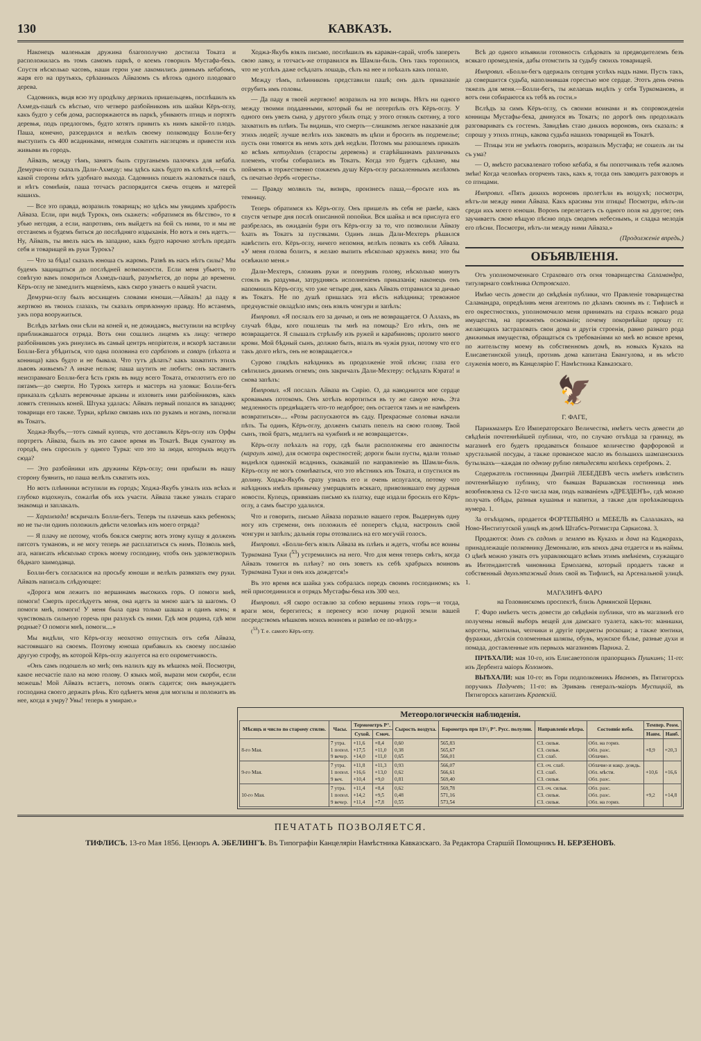130 КАВКАЗЪ.
Наконецъ маленькая дружина благополучно достигла Токата и расположилась въ томъ самомъ паркѣ, о коемъ говорилъ Мустафа-бекъ. Спустя нѣсколько часовъ, наши герои уже лакомились дивнымъ кебабомъ, жаря его на прутьяхъ, срѣзанныхъ Айвазомъ съ вѣтокъ одного плодоваго дерева.
Садовникъ, видя всю эту продѣлку дерзкихъ пришельцевъ, поспѣшилъ къ Ахмедъ-пашѣ съ вѣстью, что четверо разбойниковъ изъ шайки Кёръ-оглу, какъ будто у себя дома, распоряжаются въ паркѣ, убиваютъ птицъ и портятъ деревья, подъ предлогомъ, будто хотятъ привить къ нимъ какой-то плодъ. Паша, конечно, разсердился и велѣлъ своему полководцу Болли-бегу выступить съ 400 всадниками, немедля схватить наглецовъ и привести ихъ живыми въ городъ.
Айвазъ, между тѣмъ, занятъ былъ струганьемъ палочекъ для кебаба. Демурчи-оглу сказалъ Дали-Ахмеду: мы здѣсь какъ будто въ клѣткѣ,—ни съ какой стороны нѣтъ удобнаго выхода. Садовникъ пошелъ жаловаться пашѣ, и нѣтъ сомнѣнія, паша тотчасъ распорядится сжечь отцевъ и матерей нашихъ.
— Все это правда, возразилъ товарищъ; но здѣсь мы увидимъ храбрость Айваза. Если, при видѣ Турокъ, онъ скажетъ: «обратимся въ бѣгство», то я убью негодяя, а если, напротивъ, онъ выйдетъ на бой съ ними, то и мы не отстанемъ и будемъ биться до послѣдняго издыханія. Но вотъ и онъ идетъ.—Ну, Айвазъ, ты ввелъ насъ въ западню, какъ будто нарочно хотѣлъ предать себя и товарищей въ руки Турокъ?
— Что за бѣда! сказалъ юноша съ жаромъ. Развѣ въ насъ нѣтъ силы? Мы будемъ защищаться до послѣдней возможности. Если меня убьютъ, то совѣтую вамъ покориться Ахмедъ-пашѣ, разумѣется, до поры до времени. Кёръ-оглу не замедлитъ мщеніемъ, какъ скоро узнаетъ о вашей участи.
Демурчи-оглу былъ восхищенъ словами юноши.—Айвазъ! да паду я жертвою въ твоихъ глазахъ, ты сказалъ отрѣзанную правду. Но встанемъ, ужъ пора вооружиться.
Вслѣдъ затѣмъ они сѣли на коней и, не дожидаясь, выступили на встрѣчу приближавшагося отряда. Вотъ они сошлись лицемъ къ лицу: четверо разбойниковъ ужъ ринулись въ самый центръ непріятеля, и вскорѣ заставили Болли-Бега убѣдиться, что одна половина его сарбазовъ и саваръ (пѣхота и конница) какъ будто и не бывала. Что тутъ дѣлать? какъ захватить этихъ львовъ живьемъ? А иначе нельзя; паша шутить не любитъ: онъ заставитъ неисправнаго Болли-бега ѣсть грязь въ виду всего Токата, отколотитъ его по пятамъ—до смерти. Но Турокъ хитеръ и мастеръ на уловки: Болли-бегъ приказалъ сдѣлать веревочные арканы и изловить ими разбойниковъ, какъ ловятъ степныхъ коней. Штука удалась: Айвазъ первый попался въ западню; товарищи его также. Турки, крѣпко связавъ ихъ по рукамъ и ногамъ, погнали въ Токатъ.
Ходжа-Якубъ,—тотъ самый купецъ, что доставилъ Кёръ-оглу изъ Орфы портретъ Айваза, былъ въ это самое время въ Токатѣ. Видя суматоху въ городѣ, онъ спросилъ у одного Турка: что это за люди, которыхъ ведутъ сюда?
— Это разбойники изъ дружины Кёръ-оглу; они прибыли въ нашу сторону буянить, но паша велѣлъ схватить ихъ.
Но вотъ плѣнники вступили въ городъ; Ходжа-Якубъ узналъ ихъ всѣхъ и глубоко вздохнулъ, сожалѣя объ ихъ участи. Айваза также узналъ стараго знакомца и заплакалъ.
— Харамзада! вскричалъ Болли-бегъ. Теперь ты плачешь какъ ребенокъ; но не ты-ли одинъ положилъ двѣсти человѣкъ изъ моего отряда?
— Я плачу не потому, чтобъ боялся смерти; вотъ этому купцу я долженъ пятсотъ тумановъ, и не могу теперь же расплатиться съ нимъ. Позволь мнѣ, ага, написать нѣсколько строкъ моему господину, чтобъ онъ удовлетворилъ бѣднаго заимодавца.
Болли-бегъ согласился на просьбу юноши и велѣлъ развязать ему руки. Айвазъ написалъ слѣдующее:
«Дорога моя лежитъ по вершинамъ высокихъ горъ. О помоги мнѣ, помоги! Смерть преслѣдуетъ меня, она идетъ за мною шагъ за шагомъ. О помоги мнѣ, помоги! У меня была одна только шашка и одинъ конь; я чувствовалъ сильную горечь при разлукѣ съ ними. Гдѣ моя родина, гдѣ мои родные? О помоги мнѣ, помоги....»
Мы видѣли, что Кёръ-оглу неохотно отпустилъ отъ себя Айваза, настоявшаго на своемъ. Поэтому юноша прибавилъ къ своему посланію другую строфу, въ которой Кёръ-оглу жалуется на его опрометчивость.
«Онъ самъ подошелъ ко мнѣ; онъ налилъ яду въ мѣшокъ мой. Посмотри, какое несчастіе пало на мою голову. О языкъ мой, вырази мои скорби, если можешь! Мой Айвазъ встаетъ, потомъ опять садится; онъ вынуждаетъ господина своего держать рѣчь. Кто одѣнетъ меня для могилы и положитъ въ нее, когда я умру? Увы! теперь я умираю.»
Ходжа-Якубъ взялъ письмо, поспѣшилъ въ караван-сарай, чтобъ запереть свою лавку, и тотчасъ-же отправился въ Шамли-биль. Онъ такъ торопился, что не успѣлъ даже осѣдлать лошадь, сѣлъ на нее и поѣхалъ какъ попало.
Между тѣмъ, плѣнниковъ представили пашѣ; онъ далъ приказаніе отрубить имъ головы.
— Да паду я твоей жертвою! возразилъ на это визирь. Нѣтъ ни одного между твоими подданными, который бы не потерпѣлъ отъ Кёръ-оглу. У одного онъ увезъ сына, у другого убилъ отца; у этого отнялъ скотину, а того захватилъ въ плѣнъ. Ты видишь, что смерть—слишкомъ легкое наказаніе для этихъ людей; лучше велѣть ихъ заковать въ цѣпи и бросить въ подземелье; пусть они томятся въ немъ хоть двѣ недѣли. Потомъ мы разошлемъ приказъ ко всѣмъ кетхудамъ (старосты деревень) и старѣйшинамъ различныхъ племенъ, чтобы собирались въ Токатъ. Когда это будетъ сдѣлано, мы поймемъ и торжественно сожжемъ душу Кёръ-оглу раскаленнымъ желѣзомъ съ печатью дербъ «горесть».
— Правду молвилъ ты, визирь, произнесъ паша,—бросьте ихъ въ темницу.
Теперь обратимся къ Кёръ-оглу. Онъ пришелъ въ себя не ранѣе, какъ спустя четыре дня послѣ описанной попойки. Вся шайка и вся прислуга его разбрелась, въ ожиданіи бури отъ Кёръ-оглу за то, что позволили Айвазу ѣхать въ Токатъ за пустяками. Одинъ лишь Дали-Мехтеръ рѣшился навѣстить его. Кёръ-оглу, ничего непомня, велѣлъ позвать къ себѣ Айваза. «У меня голова болитъ, я желаю выпить нѣсколько кружекъ вина; это бы освѣжило меня.»
Дали-Мехтеръ, сложивъ руки и понуривъ голову, нѣсколько минутъ стоялъ въ раздумьи, затрудняясь исполненіемъ приказанія; наконецъ онъ напомнилъ Кёръ-оглу, что уже четыре дня, какъ Айвазъ отправился за дичью въ Токатъ. Не по душѣ пришлась эта вѣсть наѣздника; тревожное предчувствіе овладѣло имъ; онъ взялъ чонгури и запѣлъ:
Импровиз. «Я послалъ его за дичью, и онъ не возвращается. О Аллахъ, въ случаѣ бѣды, кого пошлешь ты мнѣ на помощь? Его нѣтъ, онъ не возвращается. Я слышалъ стрѣльбу изъ ружей и карабиновъ; пролито много крови. Мой бѣдный сынъ, должно быть, впалъ въ чужія руки, потому что его такъ долго нѣтъ, онъ не возвращается.»
Сурово глядѣлъ наѣздникъ въ продолженіе этой пѣсни; глаза его свѣтились дикимъ огнемъ; онъ закричалъ Дали-Мехтеру: осѣдлать Кэрата! и снова запѣлъ:
Импровиз. «Я послалъ Айваза въ Сирію. О, да наводнится мое сердце кровавымъ потокомъ. Онъ хотѣлъ воротиться въ ту же самую ночь. Эта медленность предвѣщаетъ что-то недоброе; онъ остается тамъ и не намѣренъ возвратиться».... «Розы распускаются въ саду. Прекрасные соловьи начали пѣть. Ты одинъ, Кёръ-оглу, долженъ сыпать пепелъ на свою голову. Твой сынъ, твой братъ, медлитъ на чужбинѣ и не возвращается».
Кёръ-оглу поѣхалъ на гору, гдѣ были расположены его аванпосты (караулъ хана), для осмотра окрестностей; дороги были пусты, вдали только виднѣлся одинокій всадникъ, скакавшій по направленію въ Шамли-биль. Кёръ-оглу не могъ сомнѣваться, что это вѣстникъ изъ Токата, и спустился въ долину. Ходжа-Якубъ сразу узналъ его и очень испугался, потому что наѣздникъ имѣлъ привычку умерщвлять всякаго, привозившаго ему дурныя новости. Купецъ, привязавъ письмо къ платку, еще издали бросилъ его Кёръ-оглу, а самъ быстро удалился.
Что и говорить, письмо Айваза поразило нашего героя. Выдернувъ одну ногу изъ стремени, онъ положилъ её поперегъ сѣдла, настроилъ свой чонгури и запѣлъ; дальнія горы отозвались на его могучій голосъ.
Импровиз. «Болли-бегъ взялъ Айваза въ плѣнъ и ждетъ, чтобы все воины Туркомана Туки (<sup>53</sup>) устремились на него. Что для меня теперь свѣтъ, когда Айвазъ томится въ плѣну? но онъ зоветъ къ себѣ храбрыхъ воиновъ Туркомана Туки и онъ ихъ дождется!»
Въ это время вся шайка ужъ собралась передъ своимъ господиномъ; къ ней присоединился и отрядъ Мустафы-бека изъ 300 чел.
Импровиз. «Я скоро оставлю за собою вершины этихъ горъ—и тогда, враги мои, берегитесь; я перенесу всю почву родной земли вашей посредствомъ мѣшковъ моихъ воиновъ и развѣю ее по-вѣтру.»
(<sup>53</sup>) Т. е. самого Кёръ-оглу.
Всѣ до одного изъявили готовность слѣдовать за предводителемъ безъ всякаго промедленія, дабы отомстить за судьбу своихъ товарищей.
Импровиз. «Болли-бегъ одержалъ сегодня успѣхъ надъ нами. Пусть такъ, да совершится судьба, наполнившая горестью мое сердце. Этотъ день очень тяжелъ для меня.—Болли-бегъ, ты желаешь видѣть у себя Туркомановъ, и вотъ они собираются къ тебѣ въ гости.»
Вслѣдъ за симъ Кёръ-оглу, съ своими воинами и въ сопровожденіи конницы Мустафы-бека, двинулся въ Токатъ; по дорогѣ онъ продолжалъ разговаривать съ гостемъ. Завидѣвъ стаю дикихъ вороновъ, онъ сказалъ: я спрошу у этихъ птицъ, какова судьба нашихъ товарищей въ Токатѣ.
— Птицы эти не умѣютъ говорить, возразилъ Мустафа; не сошелъ ли ты съ ума?
— О, вмѣсто расхваленаго тобою кебаба, я бы попотчивалъ тебя жаломъ змѣи! Когда человѣкъ огорченъ такъ, какъ я, тогда онъ заводитъ разговоръ и со птицами.
Импровиз. «Пять дикихъ вороновъ пролетѣли въ воздухѣ; посмотри, нѣтъ-ли между ними Айваза. Какъ красивы эти птицы! Посмотри, нѣтъ-ли среди ихъ моего юноши. Воронъ перелетаетъ съ одного поля на другое; онъ заучиваетъ свою вѣщую пѣсню подъ сводомъ небеснымъ, и сладка мелодія его пѣсни. Посмотри, нѣтъ-ли между ними Айваза.»
(Продолженіе впредь.)
ОБЪЯВЛЕНІЯ.
Отъ уполномоченнаго Страховаго отъ огня товарищества Саламандра, титулярнаго совѣтника Островскаго.
Имѣю честь довести до свѣдѣнія публики, что Правленіе товарищества Саламандра, опредѣливъ меня агентомъ по дѣламъ своимъ въ г. Тифлисѣ и его окрестностяхъ, уполномочило меня принимать на страхъ всякаго рода имущества, на прежнемъ основаніи; почему покорнѣйше прошу гг. желающихъ застраховать свои дома и другія строенія, равно разнаго рода движимыя имущества, обращаться съ требованіями ко мнѣ во всякое время, по жительству моему въ собственномъ домѣ, въ новыхъ Кукахъ на Елисаветинской улицѣ, противъ дома капитана Евангулова, и въ мѣсто служенія моего, въ Канцелярію Г. Намѣстника Кавказскаго.
🦅
Г. ФАГЕ,
Парикмахеръ Его Императорскаго Величества, имѣетъ честь довести до свѣдѣнія почтеннѣйшей публики, что, по случаю отъѣзда за границу, въ магазинѣ его будетъ продаваться большое количество фарфоровой и хрустальной посуды, а также прованское масло въ большихъ шампанскихъ бутылкахъ—каждая по одному рублю пятидесяти копѣекъ серебромъ. 2.
Содержатель гостинницы Дмитрій ЛЕБЕДЕВЪ честь имѣетъ извѣстить почтеннѣйшую публику, что бывшая Варшавская гостинница имъ возобновлена съ 12-го числа мая, подъ названіемъ «ДРЕЗДЕНЪ», гдѣ можно получать обѣды, разныя кушанья и напитки, а также для проѣзжающихъ нумера. 1.
За отъѣздомъ, продается ФОРТЕПЬЯНО и МЕБЕЛЬ въ Салалакахъ, на Ново-Институтской улицѣ въ домѣ Штабсъ-Ротмистра Саркисова. 3.
Продаются: домъ съ садомъ и землею въ Кукахъ и дача на Коджорахъ, принадлежащіе полковнику Демонкалю, изъ коихъ дача отдается и въ наймы. О цѣнѣ можно узнать отъ управляющаго всѣмъ этимъ имѣніемъ, служащаго въ Интендантствѣ чиновника Ермолаева, который продаетъ также и собственный двухъэтажный домъ свой въ Тифлисѣ, на Арсенальной улицѣ. 1.
МАГАЗИНЪ ФАРО
на Головинскомъ проспектѣ, близь Армянской Церкви.
Г. Фаро имѣетъ честь довести до свѣдѣнія публики, что въ магазинѣ его получены новый выборъ вещей для дамскаго туалета, какъ-то: манишки, корсеты, мантильи, чепчики и другіе предметы роскоши; а также зонтики, фуражки, дѣтскія соломенныя шляпы, обувь, мужское бѣлье, разные духи и помада, доставленные изъ первыхъ магазиновъ Парижа. 2.
ПРІѢХАЛИ: мая 10-го, изъ Елисаветополя прапорщикъ Пушкинъ; 11-го: изъ Дербента маіоръ Коломовъ.
ВЫѢХАЛИ: мая 10-го: въ Гори подполковникъ Ивановъ, въ Пятигорскъ поручикъ Падучевъ; 11-го: въ Эривань генералъ-маіоръ Муспицкій, въ Пятигорскъ капитанъ Краевскій.
Метеорологическія наблюденія.
| Мѣсяцъ и число по старому стилю. | Часы. | Термометръ Р°. | | Сырость воздуха. | Барометръ при 13¹/₃ Р°. Русс. полулин. | Направленіе вѣтра. | Состояніе неба. | Темпер. Реом. | |
| --- | --- | --- | --- | --- | --- | --- | --- | --- | --- |
| | | Сухой. | Смоч. | | | | | Наим. | Наиб. |
| 8-го Мая. | 7 утра. 1 попол. 9 вечер. | +11,6 +17,5 +14,0 | +8,4 +11,0 +11,0 | 0,60 0,38 0,65 | 565,83 565,67 566,01 | СЗ. сильн. СЗ. сильн. СЗ. слаб. | Обл. на гориз. Обл. разс. Облачно. | +8,9 | +20,3 |
| 9-го Мая. | 7 утра. 1 попол. 9 веч. | +11,8 +16,6 +10,4 | +11,3 +13,0 +9,0 | 0,93 0,62 0,81 | 566,07 566,61 569,40 | СЗ. оч. слаб. СЗ. слаб. СЗ. сильн. | Облачно и накр. дождь. Обл. мѣсти. Обл. разс. | +10,6 | +16,6 |
| 10-го Мая. | 7 утра. 1 попол. 9 вечер. | +11,4 +14,2 +11,4 | +8,4 +9,5 +7,8 | 0,62 0,48 0,55 | 569,78 571,16 573,54 | СЗ. оч. сильн. СЗ. сильн. СЗ. сильн. | Обл. разс. Обл. разс. Обл. на гориз. | +9,2 | +14,8 |
ПЕЧАТАТЬ ПОЗВОЛЯЕТСЯ.
ТИФЛИСЪ. 13-го Мая 1856. Цензоръ А. ЭБЕЛИНГЪ. Въ Типографіи Канцеляріи Намѣстника Кавказскаго. За Редактора Старшій Помощникъ Н. БЕРЗЕНОВЪ.